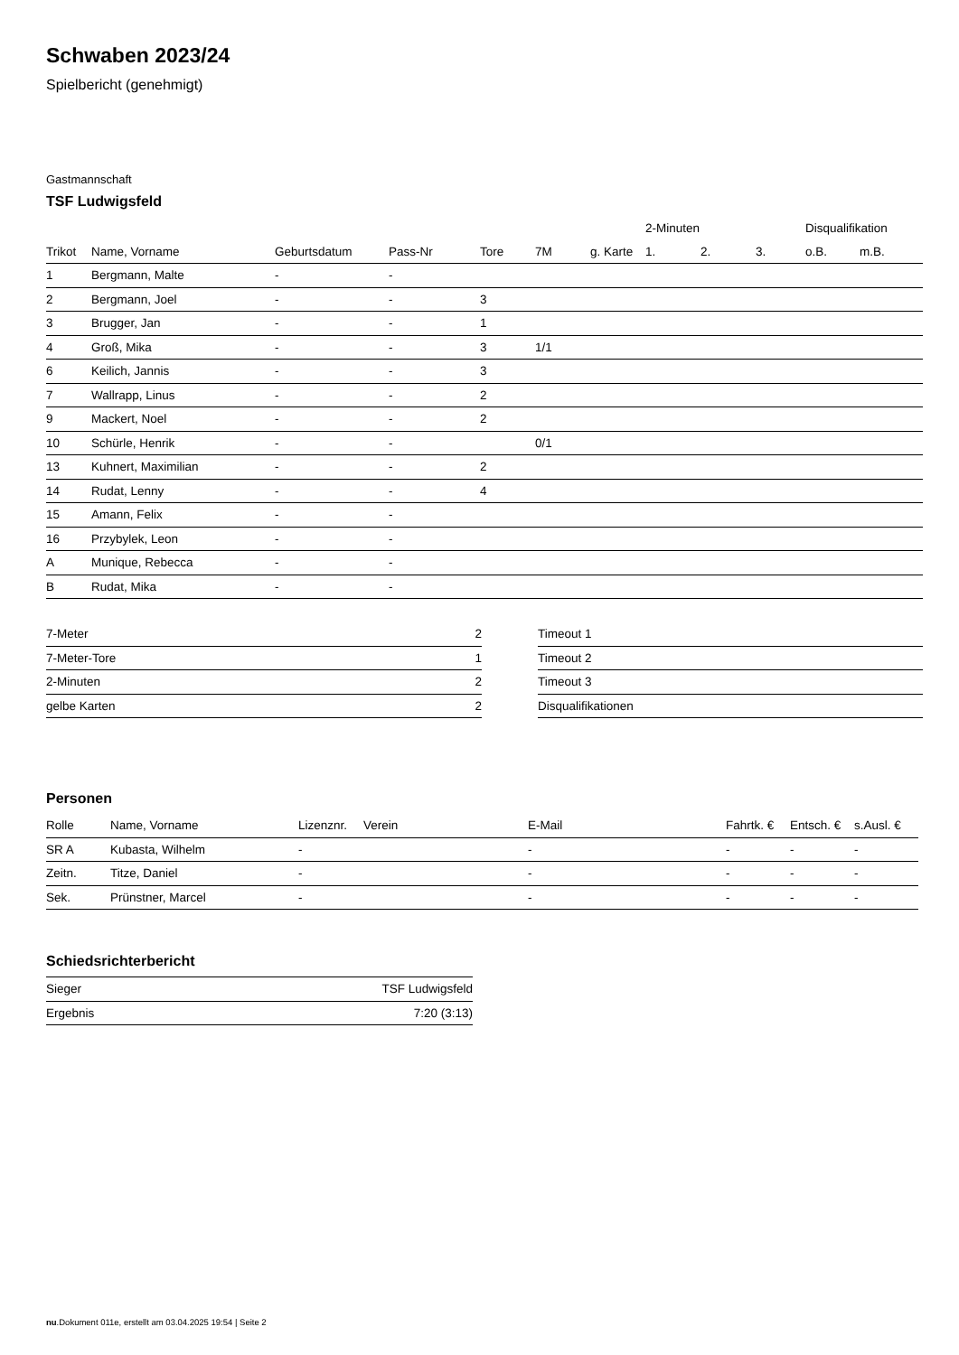Schwaben 2023/24
Spielbericht (genehmigt)
Gastmannschaft
TSF Ludwigsfeld
| | | | | | | | 2-Minuten | | | Disqualifikation | |
| --- | --- | --- | --- | --- | --- | --- | --- | --- | --- | --- | --- |
| Trikot | Name, Vorname | Geburtsdatum | Pass-Nr | Tore | 7M | g. Karte | 1. | 2. | 3. | o.B. | m.B. |
| 1 | Bergmann, Malte | - | - | | | | | | | | |
| 2 | Bergmann, Joel | - | - | 3 | | | | | | | |
| 3 | Brugger, Jan | - | - | 1 | | | | | | | |
| 4 | Groß, Mika | - | - | 3 | 1/1 | | | | | | |
| 6 | Keilich, Jannis | - | - | 3 | | | | | | | |
| 7 | Wallrapp, Linus | - | - | 2 | | | | | | | |
| 9 | Mackert, Noel | - | - | 2 | | | | | | | |
| 10 | Schürle, Henrik | - | - | | 0/1 | | | | | | |
| 13 | Kuhnert, Maximilian | - | - | 2 | | | | | | | |
| 14 | Rudat, Lenny | - | - | 4 | | | | | | | |
| 15 | Amann, Felix | - | - | | | | | | | | |
| 16 | Przybylek, Leon | - | - | | | | | | | | |
| A | Munique, Rebecca | - | - | | | | | | | | |
| B | Rudat, Mika | - | - | | | | | | | | |
| 7-Meter | 2 |
| 7-Meter-Tore | 1 |
| 2-Minuten | 2 |
| gelbe Karten | 2 |
| Timeout 1 |
| Timeout 2 |
| Timeout 3 |
| Disqualifikationen |
Personen
| Rolle | Name, Vorname | Lizenznr. | Verein | E-Mail | Fahrtk. € | Entsch. € | s.Ausl. € |
| --- | --- | --- | --- | --- | --- | --- | --- |
| SR A | Kubasta, Wilhelm | - | | - | - | - | - |
| Zeitn. | Titze, Daniel | - | | - | - | - | - |
| Sek. | Prünstner, Marcel | - | | - | - | - | - |
Schiedsrichterbericht
| Sieger | TSF Ludwigsfeld |
| Ergebnis | 7:20 (3:13) |
nu.Dokument 011e, erstellt am 03.04.2025 19:54 | Seite 2